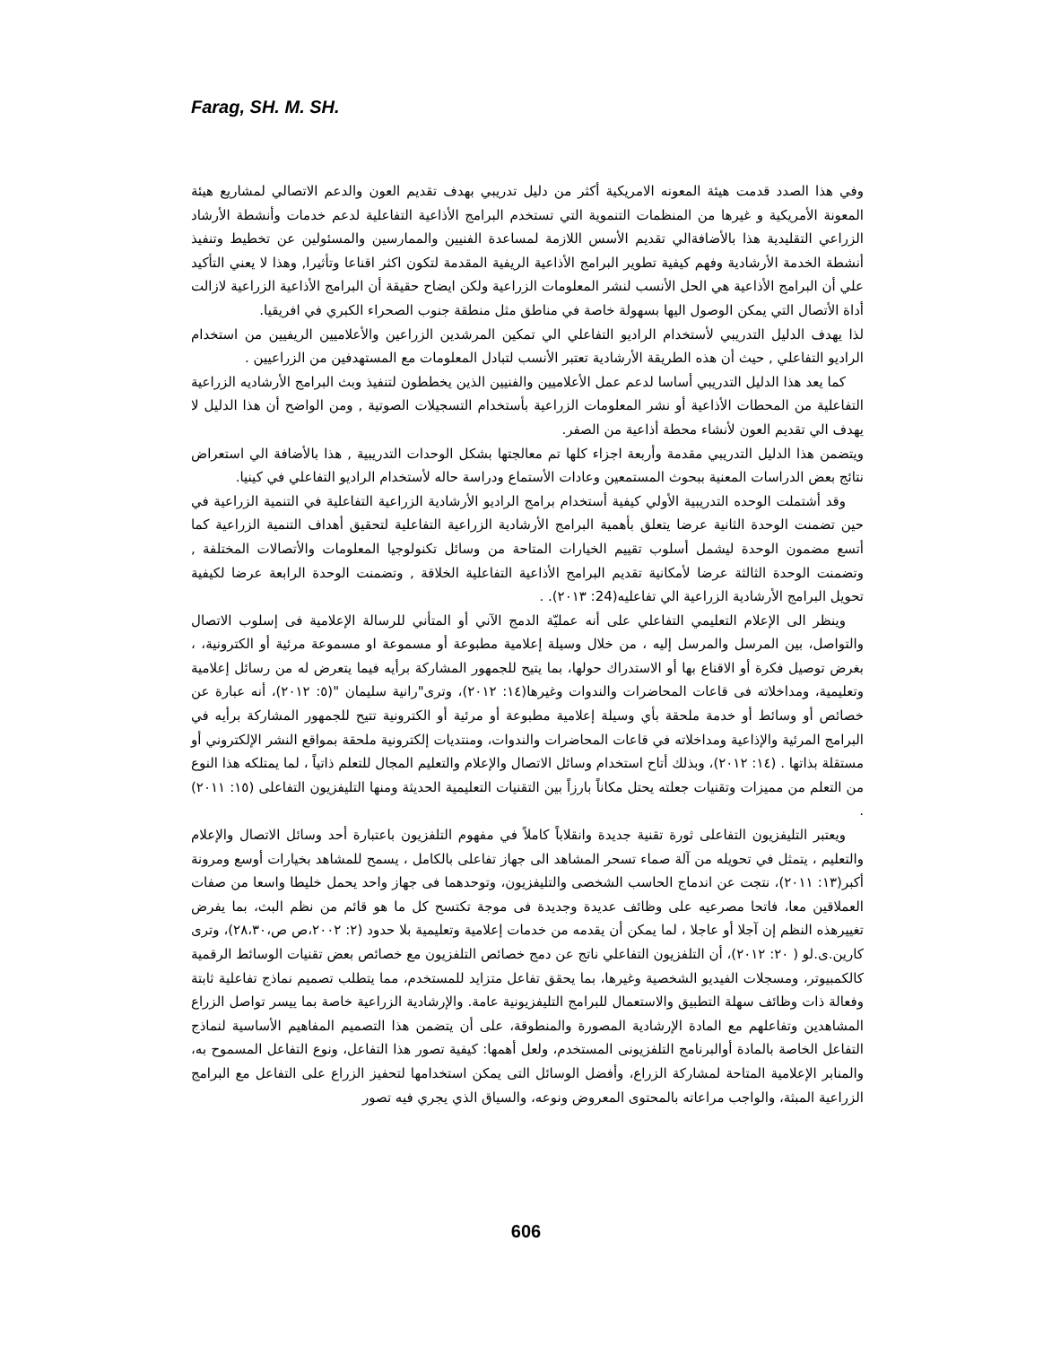Farag, SH. M. SH.
وفي هذا الصدد قدمت هيئة المعونه الامريكية أكثر من دليل تدريبي بهدف تقديم العون والدعم الاتصالي لمشاريع هيئة المعونة الأمريكية و غيرها من المنظمات التنموية التي تستخدم البرامج الأذاعية التفاعلية لدعم خدمات وأنشطة الأرشاد الزراعي التقليدية هذا بالأضافةالي تقديم الأسس اللازمة لمساعدة الفنيين والممارسين والمسئولين عن تخطيط وتنفيذ أنشطة الخدمة الأرشادية وفهم كيفية تطوير البرامج الأذاعية الريفية المقدمة لتكون اكثر اقناعا وتأثيرا, وهذا لا يعني التأكيد علي أن البرامج الأذاعية هي الحل الأنسب لنشر المعلومات الزراعية ولكن ايضاح حقيقة أن البرامج الأذاعية الزراعية لازالت أداة الأتصال التي يمكن الوصول اليها بسهولة خاصة في مناطق مثل منطقة جنوب الصحراء الكبري في افريقيا.
لذا يهدف الدليل التدريبي لأستخدام الراديو التفاعلي الي تمكين المرشدين الزراعين والأعلاميين الريفيين من استخدام الراديو التفاعلي , حيث أن هذه الطريقة الأرشادية تعتبر الأنسب لتبادل المعلومات مع المستهدفين من الزراعيين .
كما يعد هذا الدليل التدريبي أساسا لدعم عمل الأعلاميين والفنيين الذين يخططون لتنفيذ وبث البرامج الأرشاديه الزراعية التفاعلية من المحطات الأذاعية أو نشر المعلومات الزراعية بأستخدام التسجيلات الصوتية , ومن الواضح أن هذا الدليل لا يهدف الي تقديم العون لأنشاء محطة أذاعية من الصفر.
ويتضمن هذا الدليل التدريبي مقدمة وأربعة اجزاء كلها تم معالجتها بشكل الوحدات التدريبية , هذا بالأضافة الي استعراض نتائج بعض الدراسات المعنية ببحوث المستمعين وعادات الأستماع ودراسة حاله لأستخدام الراديو التفاعلي في كينيا.
وقد أشتملت الوحده التدريبية الأولي كيفية أستخدام برامج الراديو الأرشادية الزراعية التفاعلية في التنمية الزراعية في حين تضمنت الوحدة الثانية عرضا يتعلق بأهمية البرامج الأرشادية الزراعية التفاعلية لتحقيق أهداف التنمية الزراعية كما أتسع مضمون الوحدة ليشمل أسلوب تقييم الخيارات المتاحة من وسائل تكنولوجيا المعلومات والأتصالات المختلفة , وتضمنت الوحدة الثالثة عرضا لأمكانية تقديم البرامج الأذاعية التفاعلية الخلاقة , وتضمنت الوحدة الرابعة عرضا لكيفية تحويل البرامج الأرشادية الزراعية الي تفاعليه(24: ٢٠١٣). .
وينظر الى الإعلام التعليمي التفاعلي على أنه عمليّة الدمج الآني أو المتأني للرسالة الإعلامية فى إسلوب الاتصال والتواصل، بين المرسل والمرسل إليه ، من خلال وسيلة إعلامية مطبوعة أو مسموعة او مسموعة مرئية أو الكترونية، ، بغرض توصيل فكرة أو الاقناع بها أو الاستدراك حولها، بما يتيح للجمهور المشاركة برأيه فيما يتعرض له من رسائل إعلامية وتعليمية، ومداخلاته فى قاعات المحاضرات والندوات وغيرها(١٤: ٢٠١٢)، وترى"رانية سليمان "(٥: ٢٠١٢)، أنه عبارة عن خصائص أو وسائط أو خدمة ملحقة بأي وسيلة إعلامية مطبوعة أو مرئية أو الكترونية تتيح للجمهور المشاركة برأيه في البرامج المرئية والإذاعية ومداخلاته في قاعات المحاضرات والندوات، ومنتديات إلكترونية ملحقة بمواقع النشر الإلكتروني أو مستقلة بذاتها . (١٤: ٢٠١٢)، وبذلك أتاح استخدام وسائل الاتصال والإعلام والتعليم المجال للتعلم ذاتياً ، لما يمتلكه هذا النوع من التعلم من مميزات وتقنيات جعلته يحتل مكاناً بارزاً بين التقنيات التعليمية الحديثة ومنها التليفزيون التفاعلى (١٥: ٢٠١١) .
ويعتبر التليفزيون التفاعلى ثورة تقنية جديدة وانقلاباً كاملاً في مفهوم التلفزيون باعتبارة أحد وسائل الاتصال والإعلام والتعليم ، يتمثل في تحويله من آلة صماء تسحر المشاهد الى جهاز تفاعلى بالكامل ، يسمح للمشاهد بخيارات أوسع ومرونة أكبر(١٣: ٢٠١١)، نتجت عن اندماج الحاسب الشخصى والتليفزيون، وتوحدهما فى جهاز واحد يحمل خليطا واسعا من صفات العملاقين معا، فاتحا مصرعيه على وظائف عديدة وجديدة فى موجة تكتسح كل ما هو قائم من نظم البث، بما يفرض تغييرهذه النظم إن آجلا أو عاجلا ، لما يمكن أن يقدمه من خدمات إعلامية وتعليمية بلا حدود (٢: ٢٠٠٢،ص ص،٢٨،٣٠)، وترى كارين.ى.لو ( ٢٠: ٢٠١٢)، أن التلفزيون التفاعلي ناتج عن دمج خصائص التلفزيون مع خصائص بعض تقنيات الوسائط الرقمية كالكمبيوتر، ومسجلات الفيديو الشخصية وغيرها، بما يحقق تفاعل متزايد للمستخدم، مما يتطلب تصميم نماذج تفاعلية ثابتة وفعالة ذات وظائف سهلة التطبيق والاستعمال للبرامج التليفزيونية عامة. والإرشادية الزراعية خاصة بما ييسر تواصل الزراع المشاهدين وتفاعلهم مع المادة الإرشادية المصورة والمنطوقة، على أن يتضمن هذا التصميم المفاهيم الأساسية لنماذج التفاعل الخاصة بالمادة أوالبرنامج التلفزيونى المستخدم، ولعل أهمها: كيفية تصور هذا التفاعل، ونوع التفاعل المسموح به، والمنابر الإعلامية المتاحة لمشاركة الزراع، وأفضل الوسائل التى يمكن استخدامها لتحفيز الزراع على التفاعل مع البرامج الزراعية المبثة، والواجب مراعاته بالمحتوى المعروض ونوعه، والسياق الذي يجري فيه تصور
606